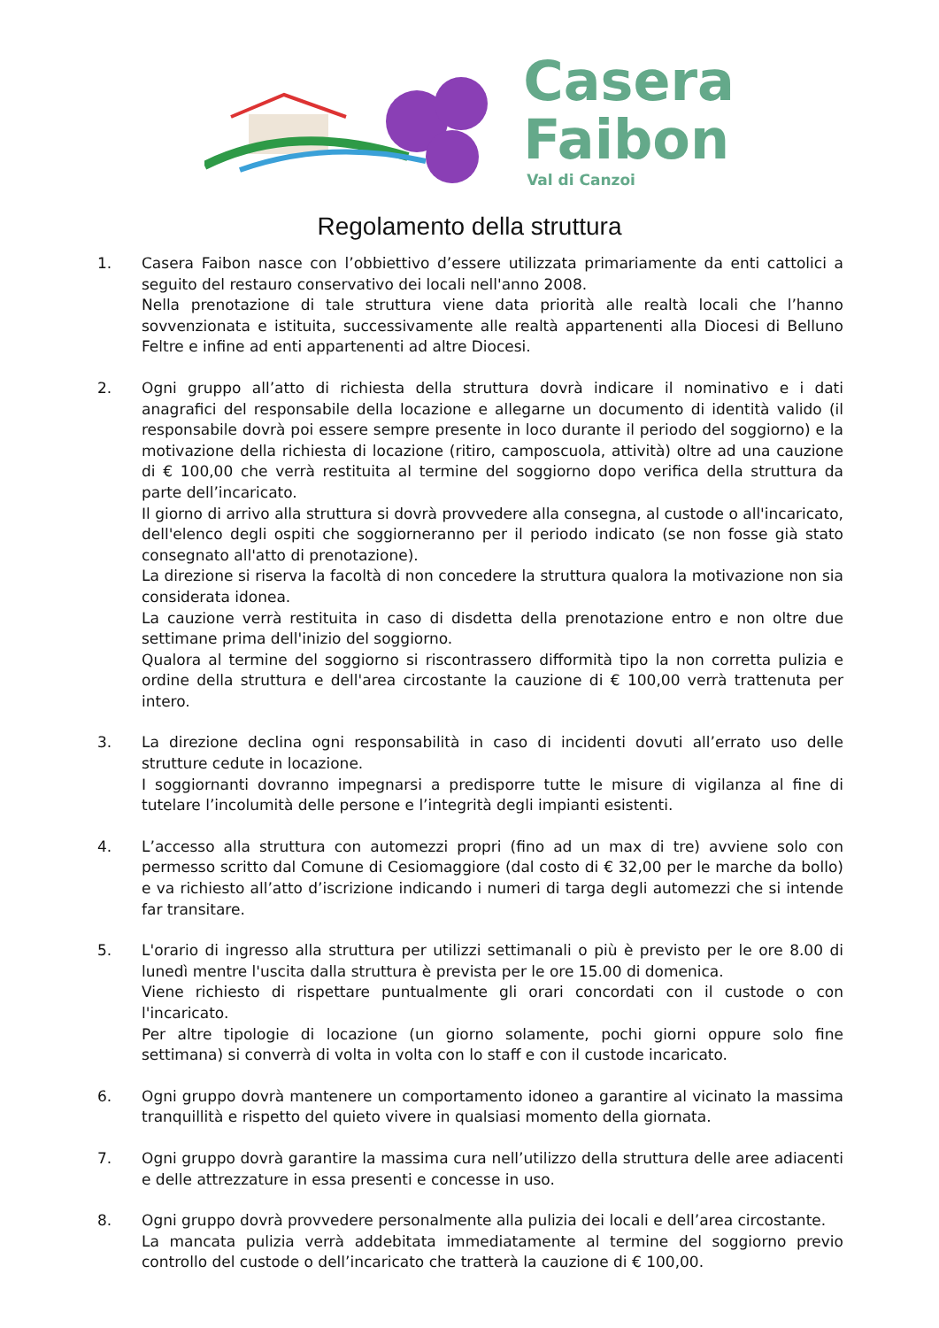Casera
Faibon
Val di Canzoi
Regolamento della struttura
1. Casera Faibon nasce con l’obbiettivo d’essere utilizzata primariamente da enti cattolici a seguito del restauro conservativo dei locali nell'anno 2008.
Nella prenotazione di tale struttura viene data priorità alle realtà locali che l’hanno sovvenzionata e istituita, successivamente alle realtà appartenenti alla Diocesi di Belluno Feltre e infine ad enti appartenenti ad altre Diocesi.
2. Ogni gruppo all’atto di richiesta della struttura dovrà indicare il nominativo e i dati anagrafici del responsabile della locazione e allegarne un documento di identità valido (il responsabile dovrà poi essere sempre presente in loco durante il periodo del soggiorno) e la motivazione della richiesta di locazione (ritiro, camposcuola, attività) oltre ad una cauzione di € 100,00 che verrà restituita al termine del soggiorno dopo verifica della struttura da parte dell’incaricato.
Il giorno di arrivo alla struttura si dovrà provvedere alla consegna, al custode o all'incaricato, dell'elenco degli ospiti che soggiorneranno per il periodo indicato (se non fosse già stato consegnato all'atto di prenotazione).
La direzione si riserva la facoltà di non concedere la struttura qualora la motivazione non sia considerata idonea.
La cauzione verrà restituita in caso di disdetta della prenotazione entro e non oltre due settimane prima dell'inizio del soggiorno.
Qualora al termine del soggiorno si riscontrassero difformità tipo la non corretta pulizia e ordine della struttura e dell'area circostante la cauzione di € 100,00 verrà trattenuta per intero.
3. La direzione declina ogni responsabilità in caso di incidenti dovuti all’errato uso delle strutture cedute in locazione.
I soggiornanti dovranno impegnarsi a predisporre tutte le misure di vigilanza al fine di tutelare l’incolumità delle persone e l’integrità degli impianti esistenti.
4. L’accesso alla struttura con automezzi propri (fino ad un max di tre) avviene solo con permesso scritto dal Comune di Cesiomaggiore (dal costo di € 32,00 per le marche da bollo) e va richiesto all’atto d’iscrizione indicando i numeri di targa degli automezzi che si intende far transitare.
5. L'orario di ingresso alla struttura per utilizzi settimanali o più è previsto per le ore 8.00 di lunedì mentre l'uscita dalla struttura è prevista per le ore 15.00 di domenica.
Viene richiesto di rispettare puntualmente gli orari concordati con il custode o con l'incaricato.
Per altre tipologie di locazione (un giorno solamente, pochi giorni oppure solo fine settimana) si converrà di volta in volta con lo staff e con il custode incaricato.
6. Ogni gruppo dovrà mantenere un comportamento idoneo a garantire al vicinato la massima tranquillità e rispetto del quieto vivere in qualsiasi momento della giornata.
7. Ogni gruppo dovrà garantire la massima cura nell’utilizzo della struttura delle aree adiacenti e delle attrezzature in essa presenti e concesse in uso.
8. Ogni gruppo dovrà provvedere personalmente alla pulizia dei locali e dell’area circostante.
La mancata pulizia verrà addebitata immediatamente al termine del soggiorno previo controllo del custode o dell’incaricato che tratterà la cauzione di € 100,00.